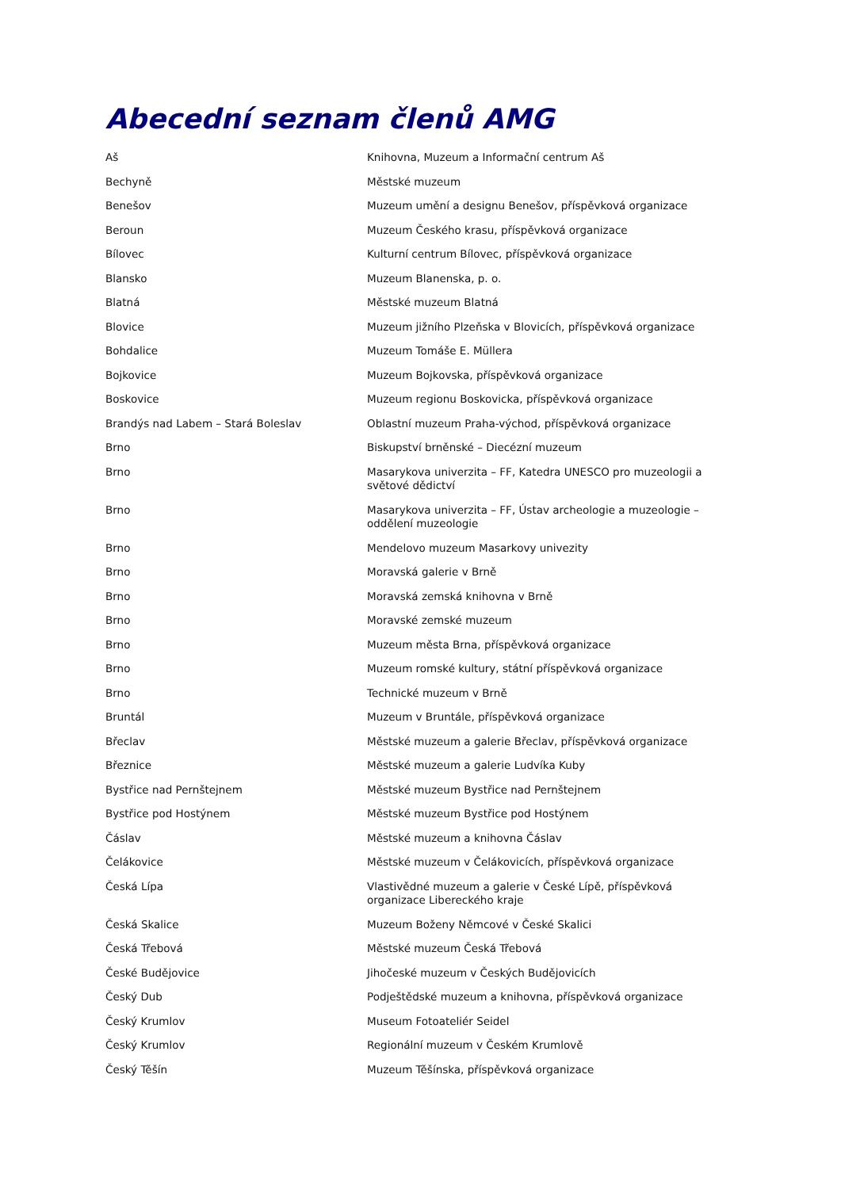Abecední seznam členů AMG
| Aš | Knihovna, Muzeum a Informační centrum Aš |
| Bechyně | Městské muzeum |
| Benešov | Muzeum umění a designu Benešov, příspěvková organizace |
| Beroun | Muzeum Českého krasu, příspěvková organizace |
| Bílovec | Kulturní centrum Bílovec, příspěvková organizace |
| Blansko | Muzeum Blanenska, p. o. |
| Blatná | Městské muzeum Blatná |
| Blovice | Muzeum jižního Plzeňska v Blovicích, příspěvková organizace |
| Bohdalice | Muzeum Tomáše E. Müllera |
| Bojkovice | Muzeum Bojkovska, příspěvková organizace |
| Boskovice | Muzeum regionu Boskovicka, příspěvková organizace |
| Brandýs nad Labem – Stará Boleslav | Oblastní muzeum Praha-východ, příspěvková organizace |
| Brno | Biskupství brněnské – Diecézní muzeum |
| Brno | Masarykova univerzita – FF, Katedra UNESCO pro muzeologii a světové dědictví |
| Brno | Masarykova univerzita – FF, Ústav archeologie a muzeologie – oddělení muzeologie |
| Brno | Mendelovo muzeum Masarkovy univezity |
| Brno | Moravská galerie v Brně |
| Brno | Moravská zemská knihovna v Brně |
| Brno | Moravské zemské muzeum |
| Brno | Muzeum města Brna, příspěvková organizace |
| Brno | Muzeum romské kultury, státní příspěvková organizace |
| Brno | Technické muzeum v Brně |
| Bruntál | Muzeum v Bruntále, příspěvková organizace |
| Břeclav | Městské muzeum a galerie Břeclav, příspěvková organizace |
| Březnice | Městské muzeum a galerie Ludvíka Kuby |
| Bystřice nad Pernštejnem | Městské muzeum Bystřice nad Pernštejnem |
| Bystřice pod Hostýnem | Městské muzeum Bystřice pod Hostýnem |
| Čáslav | Městské muzeum a knihovna Čáslav |
| Čelákovice | Městské muzeum v Čelákovicích, příspěvková organizace |
| Česká Lípa | Vlastivědné muzeum a galerie v České Lípě, příspěvková organizace Libereckého kraje |
| Česká Skalice | Muzeum Boženy Němcové v České Skalici |
| Česká Třebová | Městské muzeum Česká Třebová |
| České Budějovice | Jihočeské muzeum v Českých Budějovicích |
| Český Dub | Podještědské muzeum a knihovna, příspěvková organizace |
| Český Krumlov | Museum Fotoateliér Seidel |
| Český Krumlov | Regionální muzeum v Českém Krumlově |
| Český Těšín | Muzeum Těšínska, příspěvková organizace |